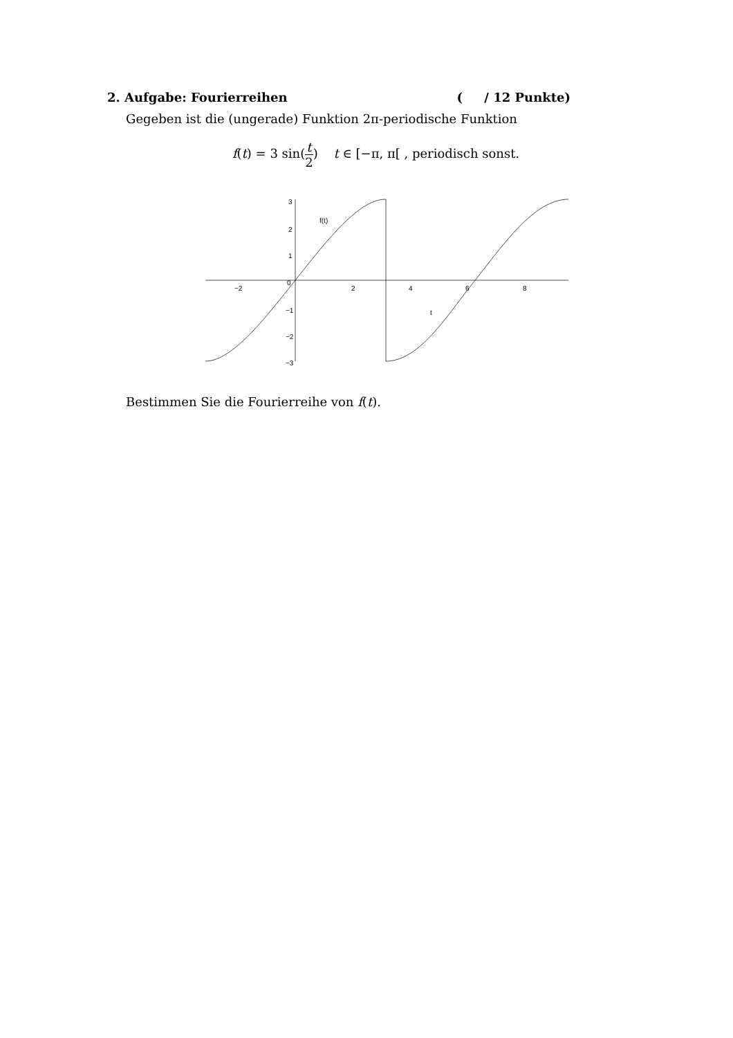2. Aufgabe: Fourierreihen ( / 12 Punkte)
Gegeben ist die (ungerade) Funktion 2π-periodische Funktion
f(t) = 3 sin(t 2) t ∈ [−π, π[ , periodisch sonst.
3
2
1
0
−1
−2
−3
−2
2
4
6
8
f(t)
t
Bestimmen Sie die Fourierreihe von f(t).